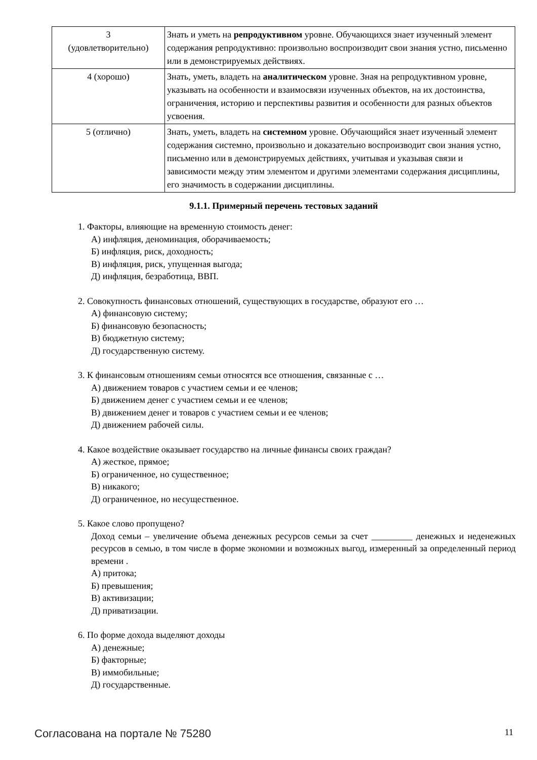| 3 (удовлетворительно) | Знать и уметь на репродуктивном уровне. Обучающихся знает изученный элемент содержания репродуктивно: произвольно воспроизводит свои знания устно, письменно или в демонстрируемых действиях. |
| 4 (хорошо) | Знать, уметь, владеть на аналитическом уровне. Зная на репродуктивном уровне, указывать на особенности и взаимосвязи изученных объектов, на их достоинства, ограничения, историю и перспективы развития и особенности для разных объектов усвоения. |
| 5 (отлично) | Знать, уметь, владеть на системном уровне. Обучающийся знает изученный элемент содержания системно, произвольно и доказательно воспроизводит свои знания устно, письменно или в демонстрируемых действиях, учитывая и указывая связи и зависимости между этим элементом и другими элементами содержания дисциплины, его значимость в содержании дисциплины. |
9.1.1. Примерный перечень тестовых заданий
1. Факторы, влияющие на временную стоимость денег:
А) инфляция, деноминация, оборачиваемость;
Б) инфляция, риск, доходность;
В) инфляция, риск, упущенная выгода;
Д) инфляция, безработица, ВВП.
2. Совокупность финансовых отношений, существующих в государстве, образуют его …
А) финансовую систему;
Б) финансовую безопасность;
В) бюджетную систему;
Д) государственную систему.
3. К финансовым отношениям семьи относятся все отношения, связанные с …
А) движением товаров с участием семьи и ее членов;
Б) движением денег с участием семьи и ее членов;
В) движением денег и товаров с участием семьи и ее членов;
Д) движением рабочей силы.
4. Какое воздействие оказывает государство на личные финансы своих граждан?
А) жесткое, прямое;
Б) ограниченное, но существенное;
В) никакого;
Д) ограниченное, но несущественное.
5. Какое слово пропущено?
Доход семьи – увеличение объема денежных ресурсов семьи за счет _________ денежных и неденежных ресурсов в семью, в том числе в форме экономии и возможных выгод, измеренный за определенный период времени .
А) притока;
Б) превышения;
В) активизации;
Д) приватизации.
6. По форме дохода выделяют доходы
А) денежные;
Б) факторные;
В) иммобильные;
Д) государственные.
Согласована на портале № 75280 11